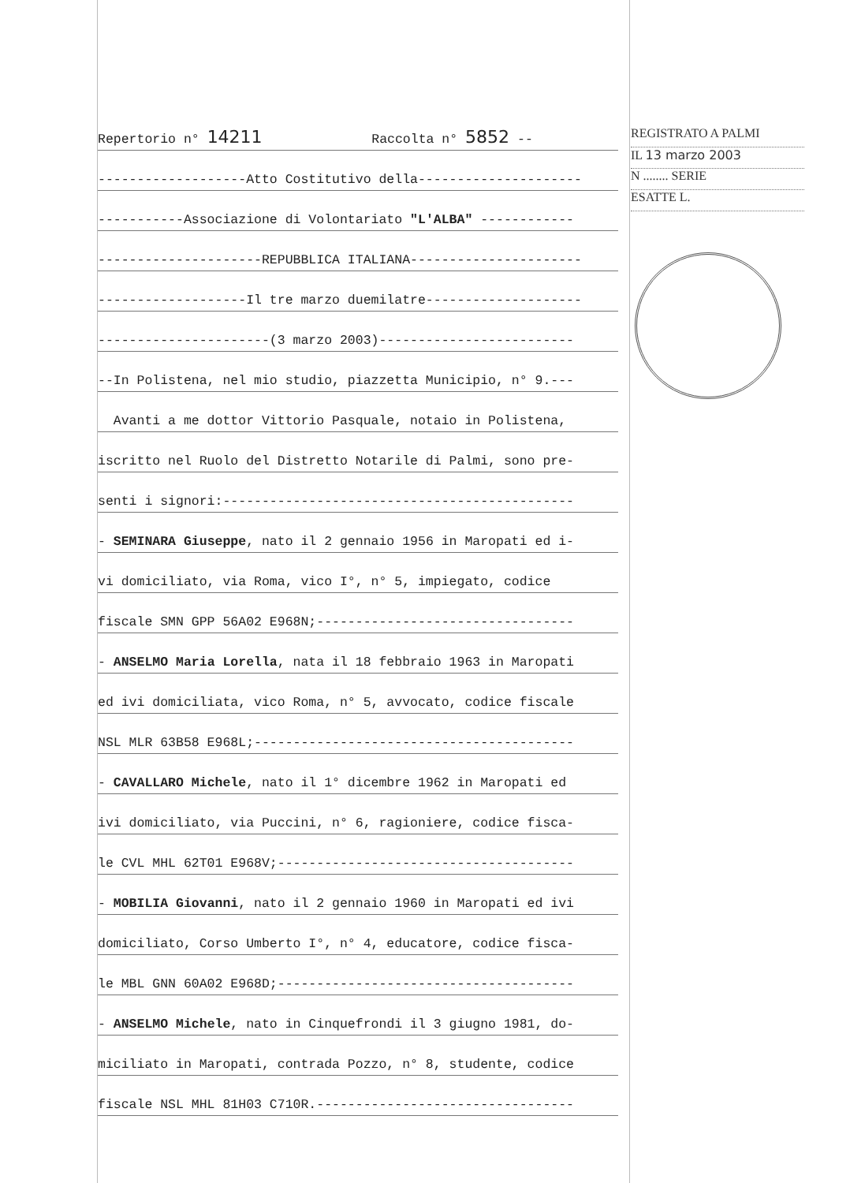Repertorio n° 14211 Raccolta n° 5852 --
-------------------Atto Costitutivo della---------------------
-----------Associazione di Volontariato "L'ALBA" ------------
---------------------REPUBBLICA ITALIANA----------------------
-------------------Il tre marzo duemilatre--------------------
----------------------(3 marzo 2003)-------------------------
--In Polistena, nel mio studio, piazzetta Municipio, n° 9.---
Avanti a me dottor Vittorio Pasquale, notaio in Polistena,
iscritto nel Ruolo del Distretto Notarile di Palmi, sono pre-
senti i signori:---------------------------------------------
- SEMINARA Giuseppe, nato il 2 gennaio 1956 in Maropati ed i-
vi domiciliato, via Roma, vico I°, n° 5, impiegato, codice
fiscale SMN GPP 56A02 E968N;---------------------------------
- ANSELMO Maria Lorella, nata il 18 febbraio 1963 in Maropati
ed ivi domiciliata, vico Roma, n° 5, avvocato, codice fiscale
NSL MLR 63B58 E968L;-----------------------------------------
- CAVALLARO Michele, nato il 1° dicembre 1962 in Maropati ed
ivi domiciliato, via Puccini, n° 6, ragioniere, codice fisca-
le CVL MHL 62T01 E968V;--------------------------------------
- MOBILIA Giovanni, nato il 2 gennaio 1960 in Maropati ed ivi
domiciliato, Corso Umberto I°, n° 4, educatore, codice fisca-
le MBL GNN 60A02 E968D;--------------------------------------
- ANSELMO Michele, nato in Cinquefrondi il 3 giugno 1981, do-
miciliato in Maropati, contrada Pozzo, n° 8, studente, codice
fiscale NSL MHL 81H03 C710R.---------------------------------
REGISTRATO A PALMI
IL 13 marzo 2003
N ........ SERIE
ESATTE L.